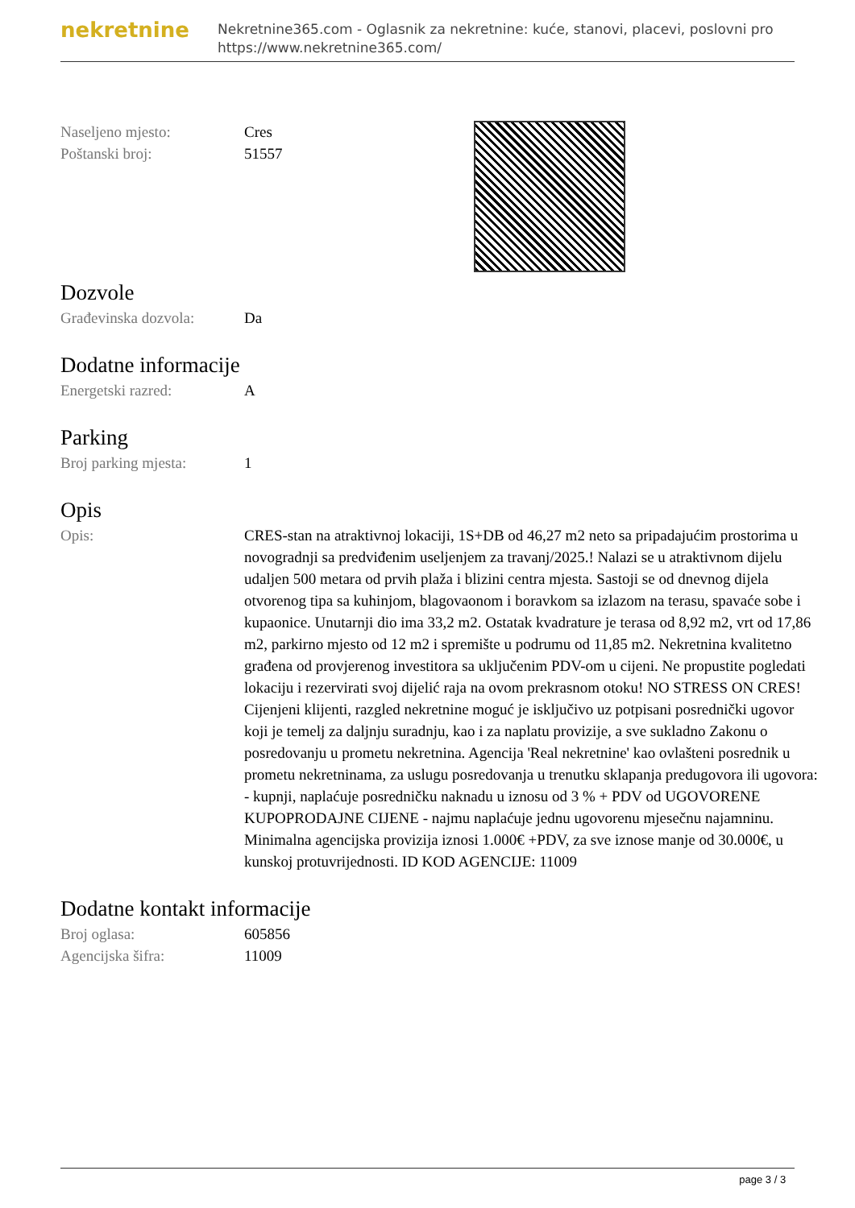nekretnine
Nekretnine365.com - Oglasnik za nekretnine: kuće, stanovi, placevi, poslovni pro
https://www.nekretnine365.com/
| Naseljeno mjesto: | Cres |
| Poštanski broj: | 51557 |
Dozvole
| Građevinska dozvola: | Da |
Dodatne informacije
| Energetski razred: | A |
Parking
| Broj parking mjesta: | 1 |
Opis
| Opis: | CRES-stan na atraktivnoj lokaciji, 1S+DB od 46,27 m2 neto sa pripadajućim prostorima u novogradnji sa predviđenim useljenjem za travanj/2025.! Nalazi se u atraktivnom dijelu udaljen 500 metara od prvih plaža i blizini centra mjesta. Sastoji se od dnevnog dijela otvorenog tipa sa kuhinjom, blagovaonom i boravkom sa izlazom na terasu, spavaće sobe i kupaonice. Unutarnji dio ima 33,2 m2. Ostatak kvadrature je terasa od 8,92 m2, vrt od 17,86 m2, parkirno mjesto od 12 m2 i spremište u podrumu od 11,85 m2. Nekretnina kvalitetno građena od provjerenog investitora sa uključenim PDV-om u cijeni. Ne propustite pogledati lokaciju i rezervirati svoj dijelić raja na ovom prekrasnom otoku! NO STRESS ON CRES! Cijenjeni klijenti, razgled nekretnine moguć je isključivo uz potpisani posrednički ugovor koji je temelj za daljnju suradnju, kao i za naplatu provizije, a sve sukladno Zakonu o posredovanju u prometu nekretnina. Agencija 'Real nekretnine' kao ovlašteni posrednik u prometu nekretninama, za uslugu posredovanja u trenutku sklapanja predugovora ili ugovora: - kupnji, naplaćuje posredničku naknadu u iznosu od 3 % + PDV od UGOVORENE KUPOPRODAJNE CIJENE - najmu naplaćuje jednu ugovorenu mjesečnu najamninu. Minimalna agencijska provizija iznosi 1.000€ +PDV, za sve iznose manje od 30.000€, u kunskoj protuvrijednosti. ID KOD AGENCIJE: 11009 |
Dodatne kontakt informacije
| Broj oglasa: | 605856 |
| Agencijska šifra: | 11009 |
page 3 / 3